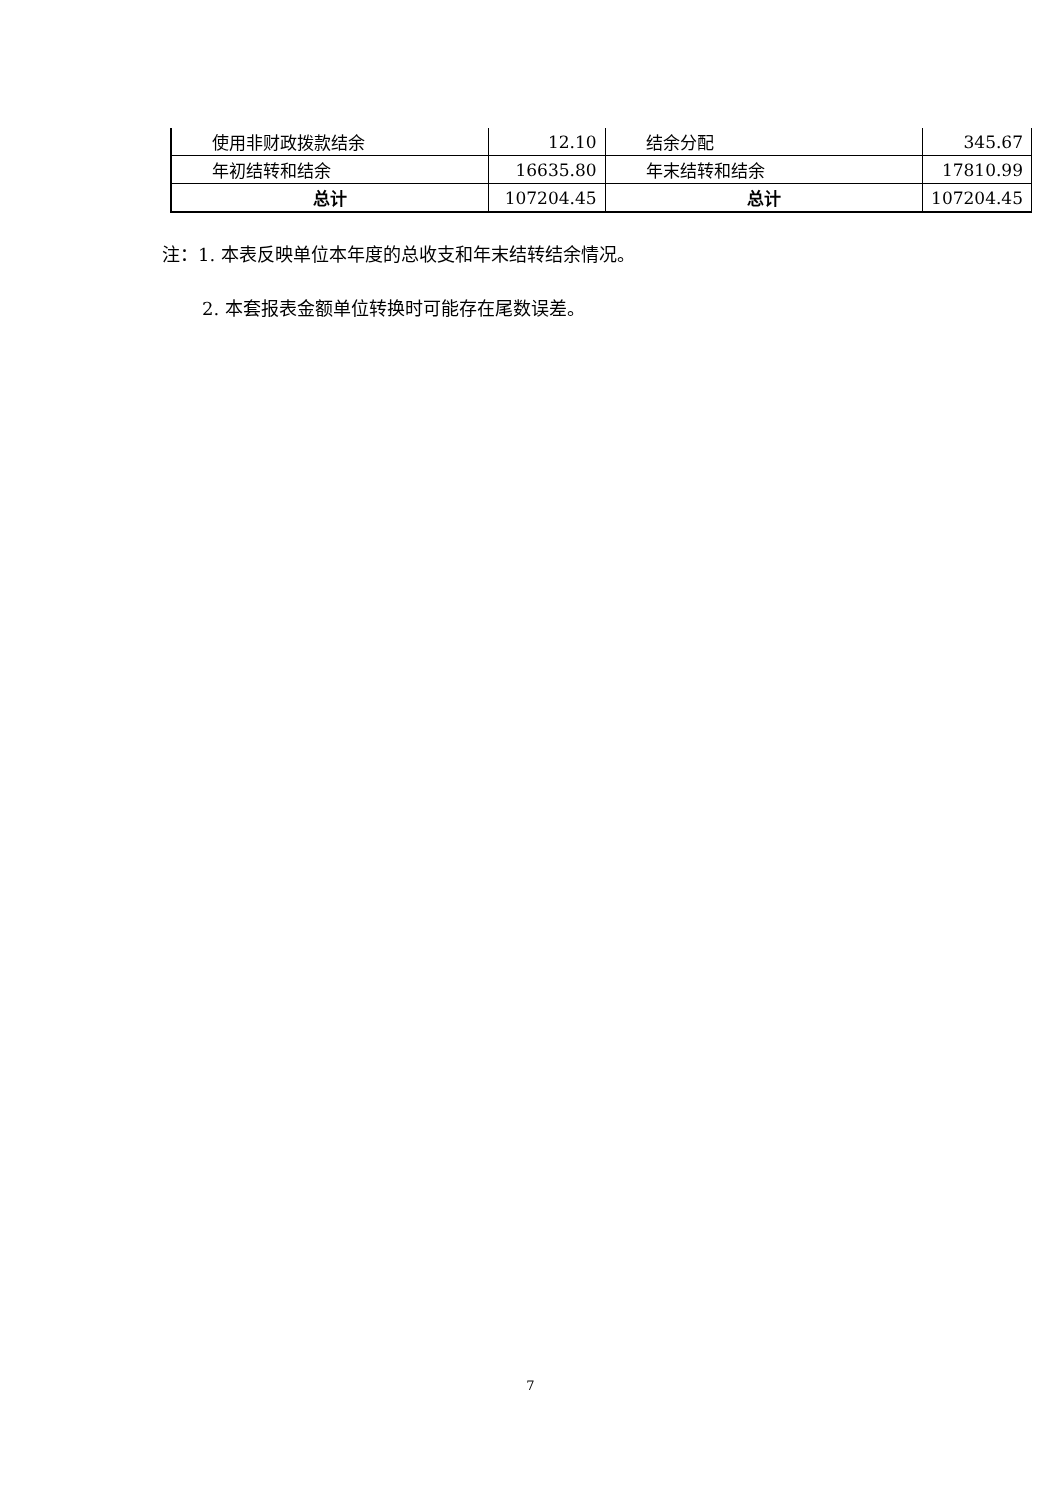| 使用非财政拨款结余 | 12.10 | 结余分配 | 345.67 |
| 年初结转和结余 | 16635.80 | 年末结转和结余 | 17810.99 |
| 总计 | 107204.45 | 总计 | 107204.45 |
注：1. 本表反映单位本年度的总收支和年末结转结余情况。
2. 本套报表金额单位转换时可能存在尾数误差。
7